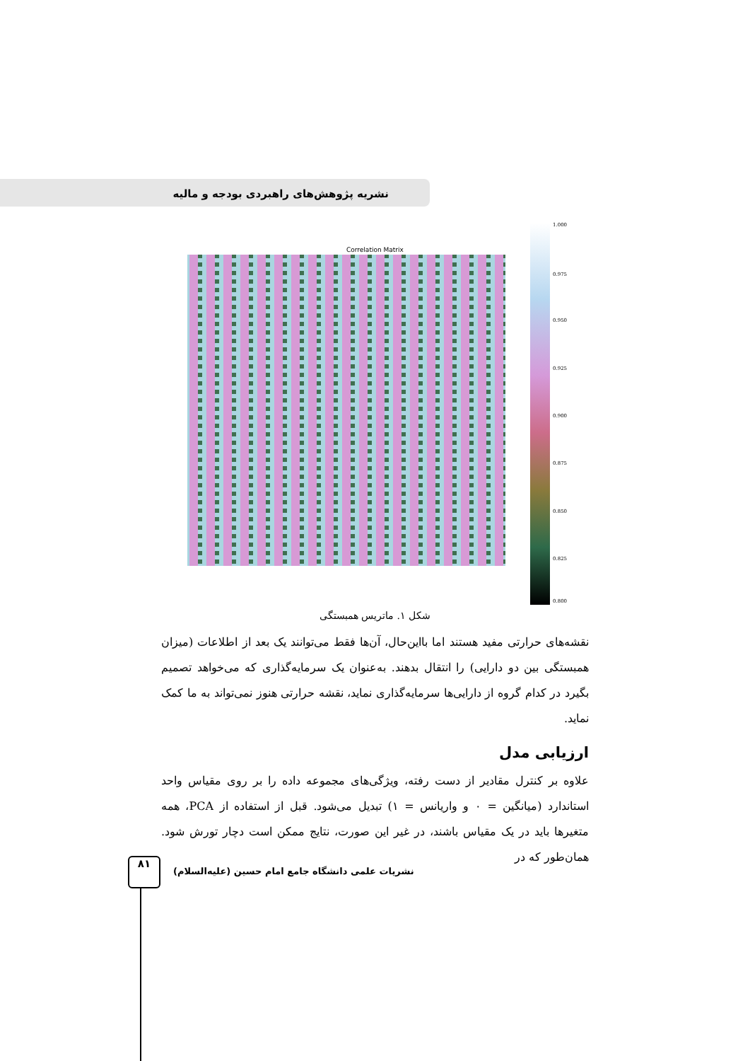نشریه پژوهش‌های راهبردی بودجه و مالیه
Correlation Matrix
1.000
0.975
0.950
0.925
0.900
0.875
0.850
0.825
0.800
شکل ۱. ماتریس همبستگی
نقشه‌های حرارتی مفید هستند اما بااین‌حال، آن‌ها فقط می‌توانند یک بعد از اطلاعات (میزان همبستگی بین دو دارایی) را انتقال بدهند. به‌عنوان یک سرمایه‌گذاری که می‌خواهد تصمیم بگیرد در کدام گروه از دارایی‌ها سرمایه‌گذاری نماید، نقشه حرارتی هنوز نمی‌تواند به ما کمک نماید.
ارزیابی مدل
علاوه بر کنترل مقادیر از دست رفته، ویژگی‌های مجموعه داده را بر روی مقیاس واحد استاندارد (میانگین = ۰ و واریانس = ۱) تبدیل می‌شود. قبل از استفاده از PCA، همه متغیرها باید در یک مقیاس باشند، در غیر این صورت، نتایج ممکن است دچار تورش شود. همان‌طور که در
۸۱
نشریات علمی دانشگاه جامع امام حسین (علیه‌السلام)